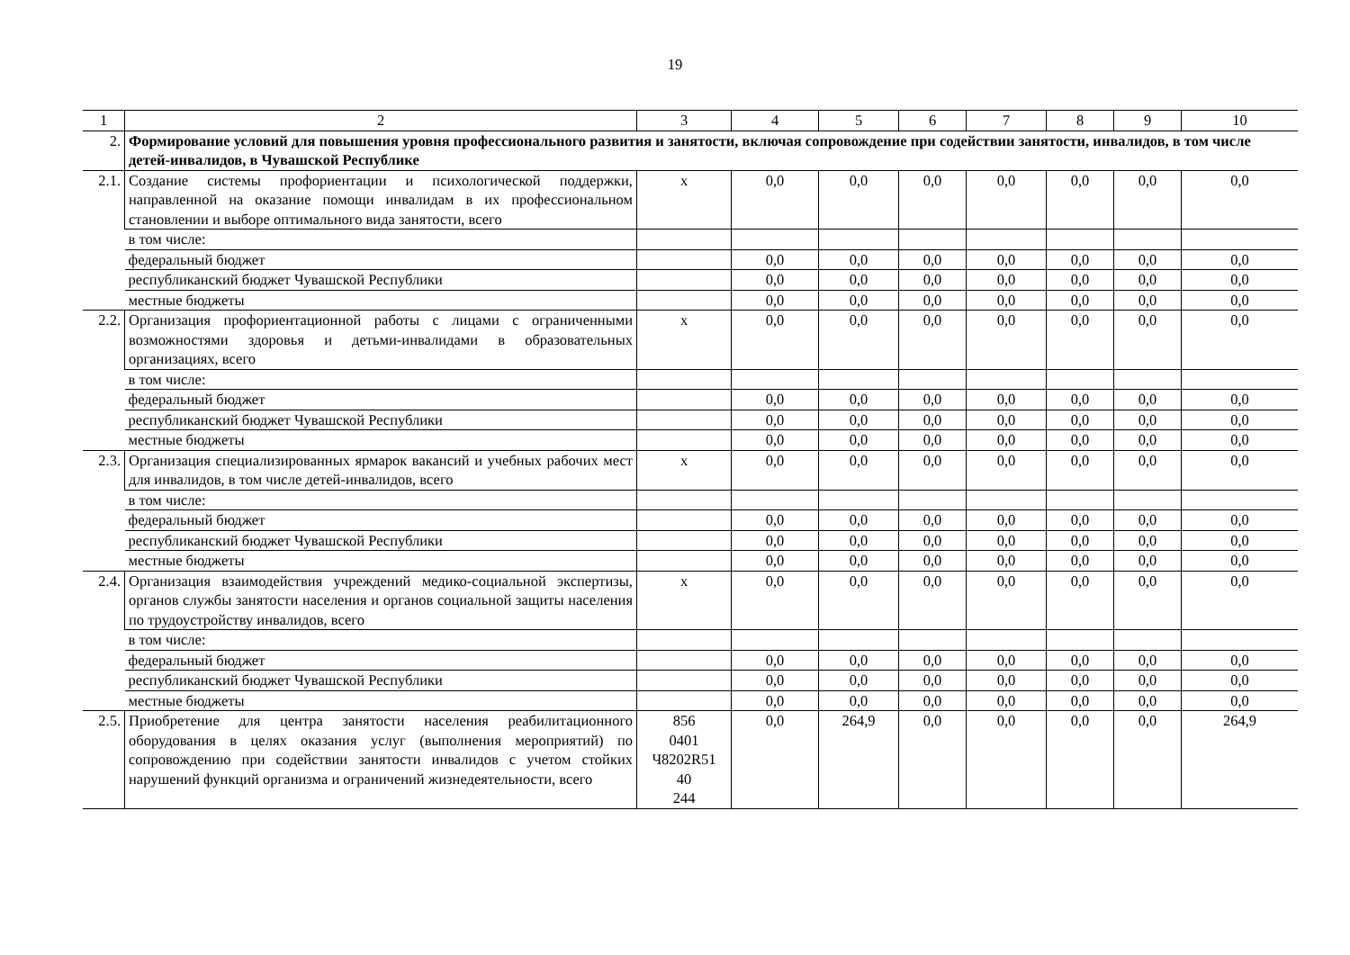19
| 1 | 2 | 3 | 4 | 5 | 6 | 7 | 8 | 9 | 10 |
| 2. | Формирование условий для повышения уровня профессионального развития и занятости, включая сопровождение при содействии занятости, инвалидов, в том числе детей-инвалидов, в Чувашской Республике | | | | | | | | |
| 2.1. | Создание системы профориентации и психологической поддержки, направленной на оказание помощи инвалидам в их профессиональном становлении и выборе оптимального вида занятости, всего | х | 0,0 | 0,0 | 0,0 | 0,0 | 0,0 | 0,0 | 0,0 |
| | в том числе: | | | | | | | | |
| | федеральный бюджет | | 0,0 | 0,0 | 0,0 | 0,0 | 0,0 | 0,0 | 0,0 |
| | республиканский бюджет Чувашской Республики | | 0,0 | 0,0 | 0,0 | 0,0 | 0,0 | 0,0 | 0,0 |
| | местные бюджеты | | 0,0 | 0,0 | 0,0 | 0,0 | 0,0 | 0,0 | 0,0 |
| 2.2. | Организация профориентационной работы с лицами с ограниченными возможностями здоровья и детьми-инвалидами в образовательных организациях, всего | х | 0,0 | 0,0 | 0,0 | 0,0 | 0,0 | 0,0 | 0,0 |
| | в том числе: | | | | | | | | |
| | федеральный бюджет | | 0,0 | 0,0 | 0,0 | 0,0 | 0,0 | 0,0 | 0,0 |
| | республиканский бюджет Чувашской Республики | | 0,0 | 0,0 | 0,0 | 0,0 | 0,0 | 0,0 | 0,0 |
| | местные бюджеты | | 0,0 | 0,0 | 0,0 | 0,0 | 0,0 | 0,0 | 0,0 |
| 2.3. | Организация специализированных ярмарок вакансий и учебных рабочих мест для инвалидов, в том числе детей-инвалидов, всего | х | 0,0 | 0,0 | 0,0 | 0,0 | 0,0 | 0,0 | 0,0 |
| | в том числе: | | | | | | | | |
| | федеральный бюджет | | 0,0 | 0,0 | 0,0 | 0,0 | 0,0 | 0,0 | 0,0 |
| | республиканский бюджет Чувашской Республики | | 0,0 | 0,0 | 0,0 | 0,0 | 0,0 | 0,0 | 0,0 |
| | местные бюджеты | | 0,0 | 0,0 | 0,0 | 0,0 | 0,0 | 0,0 | 0,0 |
| 2.4. | Организация взаимодействия учреждений медико-социальной экспертизы, органов службы занятости населения и органов социальной защиты населения по трудоустройству инвалидов, всего | х | 0,0 | 0,0 | 0,0 | 0,0 | 0,0 | 0,0 | 0,0 |
| | в том числе: | | | | | | | | |
| | федеральный бюджет | | 0,0 | 0,0 | 0,0 | 0,0 | 0,0 | 0,0 | 0,0 |
| | республиканский бюджет Чувашской Республики | | 0,0 | 0,0 | 0,0 | 0,0 | 0,0 | 0,0 | 0,0 |
| | местные бюджеты | | 0,0 | 0,0 | 0,0 | 0,0 | 0,0 | 0,0 | 0,0 |
| 2.5. | Приобретение для центра занятости населения реабилитационного оборудования в целях оказания услуг (выполнения мероприятий) по сопровождению при содействии занятости инвалидов с учетом стойких нарушений функций организма и ограничений жизнедеятельности, всего | 856 0401 Ч8202R51 40 244 | 0,0 | 264,9 | 0,0 | 0,0 | 0,0 | 0,0 | 264,9 |